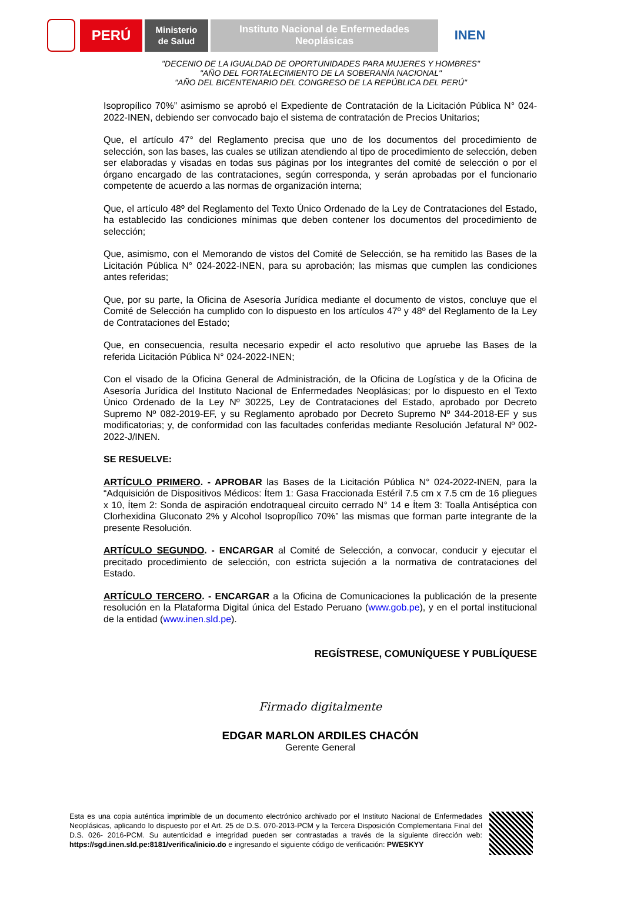PERÚ
Ministerio
de Salud
Instituto Nacional de Enfermedades
Neoplásicas
INEN
"DECENIO DE LA IGUALDAD DE OPORTUNIDADES PARA MUJERES Y HOMBRES"
"AÑO DEL FORTALECIMIENTO DE LA SOBERANÍA NACIONAL"
"AÑO DEL BICENTENARIO DEL CONGRESO DE LA REPÚBLICA DEL PERÚ"
Isopropílico 70%” asimismo se aprobó el Expediente de Contratación de la Licitación Pública N° 024-2022-INEN, debiendo ser convocado bajo el sistema de contratación de Precios Unitarios;
Que, el artículo 47° del Reglamento precisa que uno de los documentos del procedimiento de selección, son las bases, las cuales se utilizan atendiendo al tipo de procedimiento de selección, deben ser elaboradas y visadas en todas sus páginas por los integrantes del comité de selección o por el órgano encargado de las contrataciones, según corresponda, y serán aprobadas por el funcionario competente de acuerdo a las normas de organización interna;
Que, el artículo 48º del Reglamento del Texto Único Ordenado de la Ley de Contrataciones del Estado, ha establecido las condiciones mínimas que deben contener los documentos del procedimiento de selección;
Que, asimismo, con el Memorando de vistos del Comité de Selección, se ha remitido las Bases de la Licitación Pública N° 024-2022-INEN, para su aprobación; las mismas que cumplen las condiciones antes referidas;
Que, por su parte, la Oficina de Asesoría Jurídica mediante el documento de vistos, concluye que el Comité de Selección ha cumplido con lo dispuesto en los artículos 47º y 48º del Reglamento de la Ley de Contrataciones del Estado;
Que, en consecuencia, resulta necesario expedir el acto resolutivo que apruebe las Bases de la referida Licitación Pública N° 024-2022-INEN;
Con el visado de la Oficina General de Administración, de la Oficina de Logística y de la Oficina de Asesoría Jurídica del Instituto Nacional de Enfermedades Neoplásicas; por lo dispuesto en el Texto Único Ordenado de la Ley Nº 30225, Ley de Contrataciones del Estado, aprobado por Decreto Supremo Nº 082-2019-EF, y su Reglamento aprobado por Decreto Supremo Nº 344-2018-EF y sus modificatorias; y, de conformidad con las facultades conferidas mediante Resolución Jefatural Nº 002-2022-J/INEN.
SE RESUELVE:
ARTÍCULO PRIMERO. - APROBAR las Bases de la Licitación Pública N° 024-2022-INEN, para la “Adquisición de Dispositivos Médicos: Ítem 1: Gasa Fraccionada Estéril 7.5 cm x 7.5 cm de 16 pliegues x 10, Ítem 2: Sonda de aspiración endotraqueal circuito cerrado N° 14 e Ítem 3: Toalla Antiséptica con Clorhexidina Gluconato 2% y Alcohol Isopropílico 70%” las mismas que forman parte integrante de la presente Resolución.
ARTÍCULO SEGUNDO. - ENCARGAR al Comité de Selección, a convocar, conducir y ejecutar el precitado procedimiento de selección, con estricta sujeción a la normativa de contrataciones del Estado.
ARTÍCULO TERCERO. - ENCARGAR a la Oficina de Comunicaciones la publicación de la presente resolución en la Plataforma Digital única del Estado Peruano (www.gob.pe), y en el portal institucional de la entidad (www.inen.sld.pe).
REGÍSTRESE, COMUNÍQUESE Y PUBLÍQUESE
Firmado digitalmente
EDGAR MARLON ARDILES CHACÓN
Gerente General
Esta es una copia auténtica imprimible de un documento electrónico archivado por el Instituto Nacional de Enfermedades Neoplásicas, aplicando lo dispuesto por el Art. 25 de D.S. 070-2013-PCM y la Tercera Disposición Complementaria Final del D.S. 026- 2016-PCM. Su autenticidad e integridad pueden ser contrastadas a través de la siguiente dirección web: https://sgd.inen.sld.pe:8181/verifica/inicio.do e ingresando el siguiente código de verificación: PWESKYY